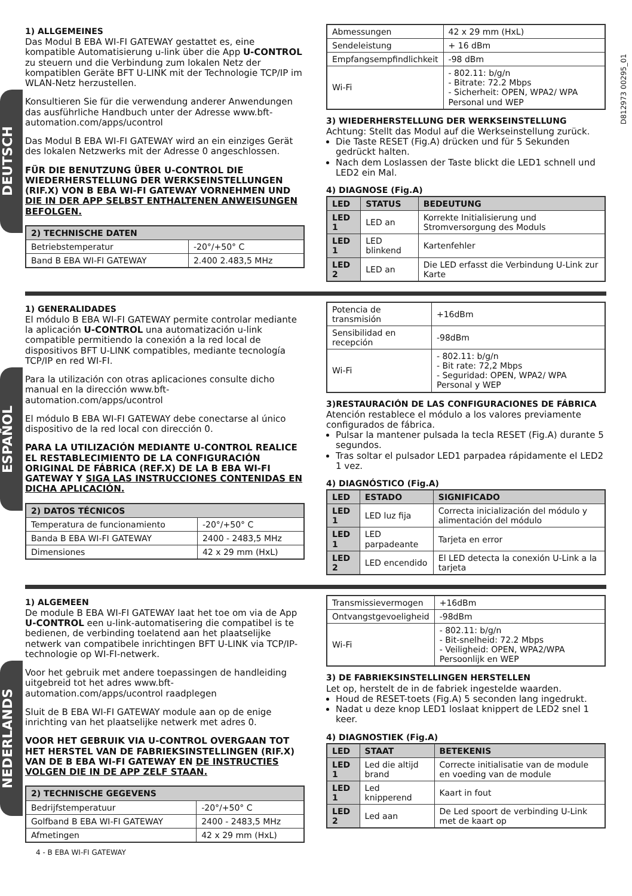DEUTSCH
1) ALLGEMEINES
Das Modul B EBA WI-FI GATEWAY gestattet es, eine kompatible Automatisierung u-link über die App U-CONTROL zu steuern und die Verbindung zum lokalen Netz der kompatiblen Geräte BFT U-LINK mit der Technologie TCP/IP im WLAN-Netz herzustellen.
Konsultieren Sie für die verwendung anderer Anwendungen das ausführliche Handbuch unter der Adresse www.bft-automation.com/apps/ucontrol
Das Modul B EBA WI-FI GATEWAY wird an ein einziges Gerät des lokalen Netzwerks mit der Adresse 0 angeschlossen.
FÜR DIE BENUTZUNG ÜBER U-CONTROL DIE WIEDERHERSTELLUNG DER WERKSEINSTELLUNGEN (RIF.X) VON B EBA WI-FI GATEWAY VORNEHMEN UND DIE IN DER APP SELBST ENTHALTENEN ANWEISUNGEN BEFOLGEN.
| 2) TECHNISCHE DATEN | |
| --- | --- |
| Betriebstemperatur | -20°/+50° C |
| Band B EBA WI-FI GATEWAY | 2.400 2.483,5 MHz |
| Abmessungen | 42 x 29 mm (HxL) |
| Sendeleistung | + 16 dBm |
| Empfangsempfindlichkeit | -98 dBm |
| Wi-Fi | - 802.11: b/g/n - Bitrate: 72.2 Mbps - Sicherheit: OPEN, WPA2/ WPA Personal und WEP |
3) WIEDERHERSTELLUNG DER WERKSEINSTELLUNG
Achtung: Stellt das Modul auf die Werkseinstellung zurück.
Die Taste RESET (Fig.A) drücken und für 5 Sekunden gedrückt halten.
Nach dem Loslassen der Taste blickt die LED1 schnell und LED2 ein Mal.
4) DIAGNOSE (Fig.A)
| LED | STATUS | BEDEUTUNG |
| --- | --- | --- |
| LED 1 | LED an | Korrekte Initialisierung und Stromversorgung des Moduls |
| LED 1 | LED blinkend | Kartenfehler |
| LED 2 | LED an | Die LED erfasst die Verbindung U-Link zur Karte |
D812973 00295_01
ESPAÑOL
1) GENERALIDADES
El módulo B EBA WI-FI GATEWAY permite controlar mediante la aplicación U-CONTROL una automatización u-link compatible permitiendo la conexión a la red local de dispositivos BFT U-LINK compatibles, mediante tecnología TCP/IP en red WI-FI.
Para la utilización con otras aplicaciones consulte dicho manual en la dirección www.bft-automation.com/apps/ucontrol
El módulo B EBA WI-FI GATEWAY debe conectarse al único dispositivo de la red local con dirección 0.
PARA LA UTILIZACIÓN MEDIANTE U-CONTROL REALICE EL RESTABLECIMIENTO DE LA CONFIGURACIÓN ORIGINAL DE FÁBRICA (REF.X) DE LA B EBA WI-FI GATEWAY Y SIGA LAS INSTRUCCIONES CONTENIDAS EN DICHA APLICACIÓN.
| 2) DATOS TÉCNICOS | |
| --- | --- |
| Temperatura de funcionamiento | -20°/+50° C |
| Banda B EBA WI-FI GATEWAY | 2400 - 2483,5 MHz |
| Dimensiones | 42 x 29 mm (HxL) |
| Potencia de transmisión | +16dBm |
| Sensibilidad en recepción | -98dBm |
| Wi-Fi | - 802.11: b/g/n - Bit rate: 72,2 Mbps - Seguridad: OPEN, WPA2/ WPA Personal y WEP |
3)RESTAURACIÓN DE LAS CONFIGURACIONES DE FÁBRICA
Atención restablece el módulo a los valores previamente configurados de fábrica.
Pulsar la mantener pulsada la tecla RESET (Fig.A) durante 5 segundos.
Tras soltar el pulsador LED1 parpadea rápidamente el LED2 1 vez.
4) DIAGNÓSTICO (Fig.A)
| LED | ESTADO | SIGNIFICADO |
| --- | --- | --- |
| LED 1 | LED luz fija | Correcta inicialización del módulo y alimentación del módulo |
| LED 1 | LED parpadeante | Tarjeta en error |
| LED 2 | LED encendido | El LED detecta la conexión U-Link a la tarjeta |
NEDERLANDS
1) ALGEMEEN
De module B EBA WI-FI GATEWAY laat het toe om via de App U-CONTROL een u-link-automatisering die compatibel is te bedienen, de verbinding toelatend aan het plaatselijke netwerk van compatibele inrichtingen BFT U-LINK via TCP/IP-technologie op WI-FI-netwerk.
Voor het gebruik met andere toepassingen de handleiding uitgebreid tot het adres www.bft-automation.com/apps/ucontrol raadplegen
Sluit de B EBA WI-FI GATEWAY module aan op de enige inrichting van het plaatselijke netwerk met adres 0.
VOOR HET GEBRUIK VIA U-CONTROL OVERGAAN TOT HET HERSTEL VAN DE FABRIEKSINSTELLINGEN (RIF.X) VAN DE B EBA WI-FI GATEWAY EN DE INSTRUCTIES VOLGEN DIE IN DE APP ZELF STAAN.
| 2) TECHNISCHE GEGEVENS | |
| --- | --- |
| Bedrijfstemperatuur | -20°/+50° C |
| Golfband B EBA WI-FI GATEWAY | 2400 - 2483,5 MHz |
| Afmetingen | 42 x 29 mm (HxL) |
4 - B EBA WI-FI GATEWAY
| Transmissievermogen | +16dBm |
| Ontvangstgevoeligheid | -98dBm |
| Wi-Fi | - 802.11: b/g/n - Bit-snelheid: 72.2 Mbps - Veiligheid: OPEN, WPA2/WPA Persoonlijk en WEP |
3) DE FABRIEKSINSTELLINGEN HERSTELLEN
Let op, herstelt de in de fabriek ingestelde waarden.
Houd de RESET-toets (Fig.A) 5 seconden lang ingedrukt.
Nadat u deze knop LED1 loslaat knippert de LED2 snel 1 keer.
4) DIAGNOSTIEK (Fig.A)
| LED | STAAT | BETEKENIS |
| --- | --- | --- |
| LED 1 | Led die altijd brand | Correcte initialisatie van de module en voeding van de module |
| LED 1 | Led knipperend | Kaart in fout |
| LED 2 | Led aan | De Led spoort de verbinding U-Link met de kaart op |